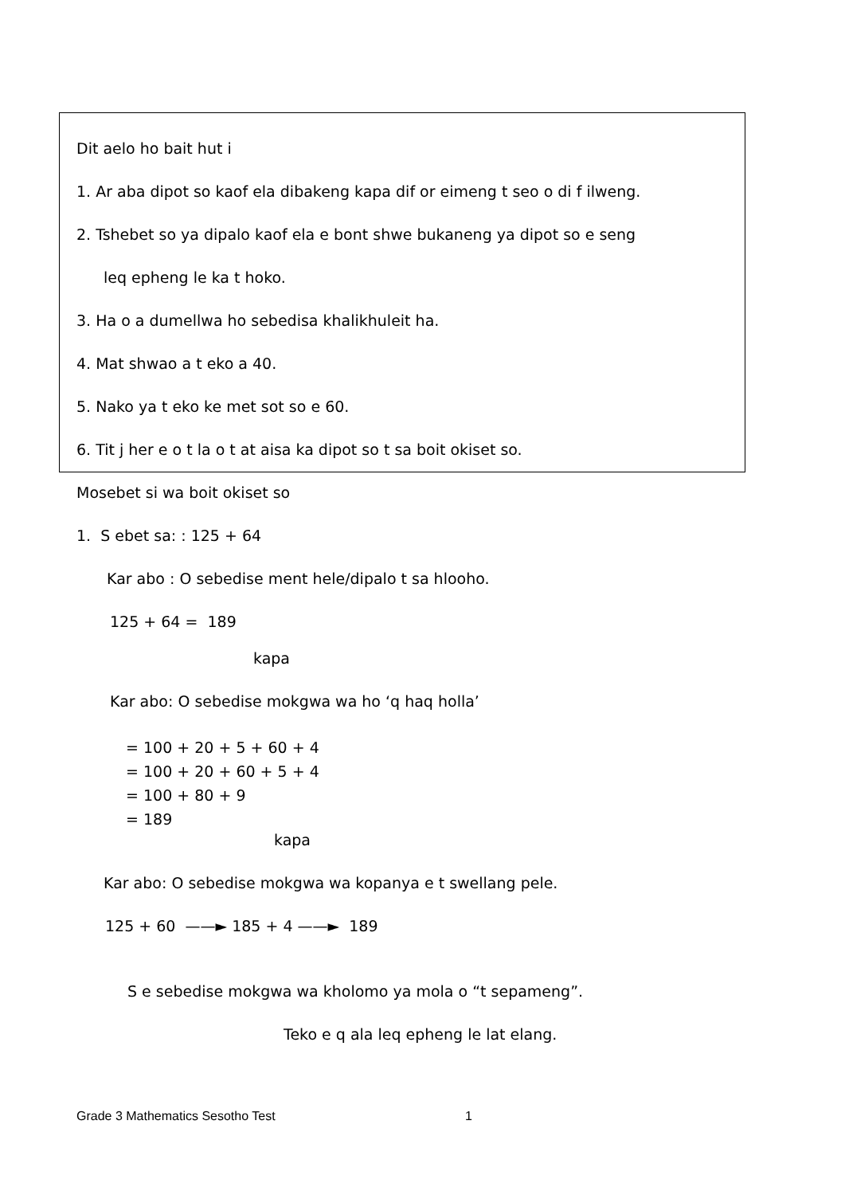Dit aelo ho bait hut i
1. Ar aba dipot so kaof ela dibakeng kapa dif or eimeng t seo o di f ilweng.
2. Tshebet so ya dipalo kaof ela e bont shwe bukaneng ya dipot so e seng
leq epheng le ka t hoko.
3. Ha o a dumellwa ho sebedisa khalikhuleit ha.
4. Mat shwao a t eko a 40.
5. Nako ya t eko ke met sot so e 60.
6. Tit j her e o t la o t at aisa ka dipot so t sa boit okiset so.
Mosebet si wa boit okiset so
1. S ebet sa: : 125 + 64
Kar abo : O sebedise ment hele/dipalo t sa hlooho.
125 + 64 = 189
kapa
Kar abo: O sebedise mokgwa wa ho ‘q haq holla’
= 100 + 20 + 5 + 60 + 4
= 100 + 20 + 60 + 5 + 4
= 100 + 80 + 9
= 189
kapa
Kar abo: O sebedise mokgwa wa kopanya e t swellang pele.
125 + 60 ——► 185 + 4 ——► 189
S e sebedise mokgwa wa kholomo ya mola o “t sepameng”.
Teko e q ala leq epheng le lat elang.
Grade 3 Mathematics Sesotho Test
1